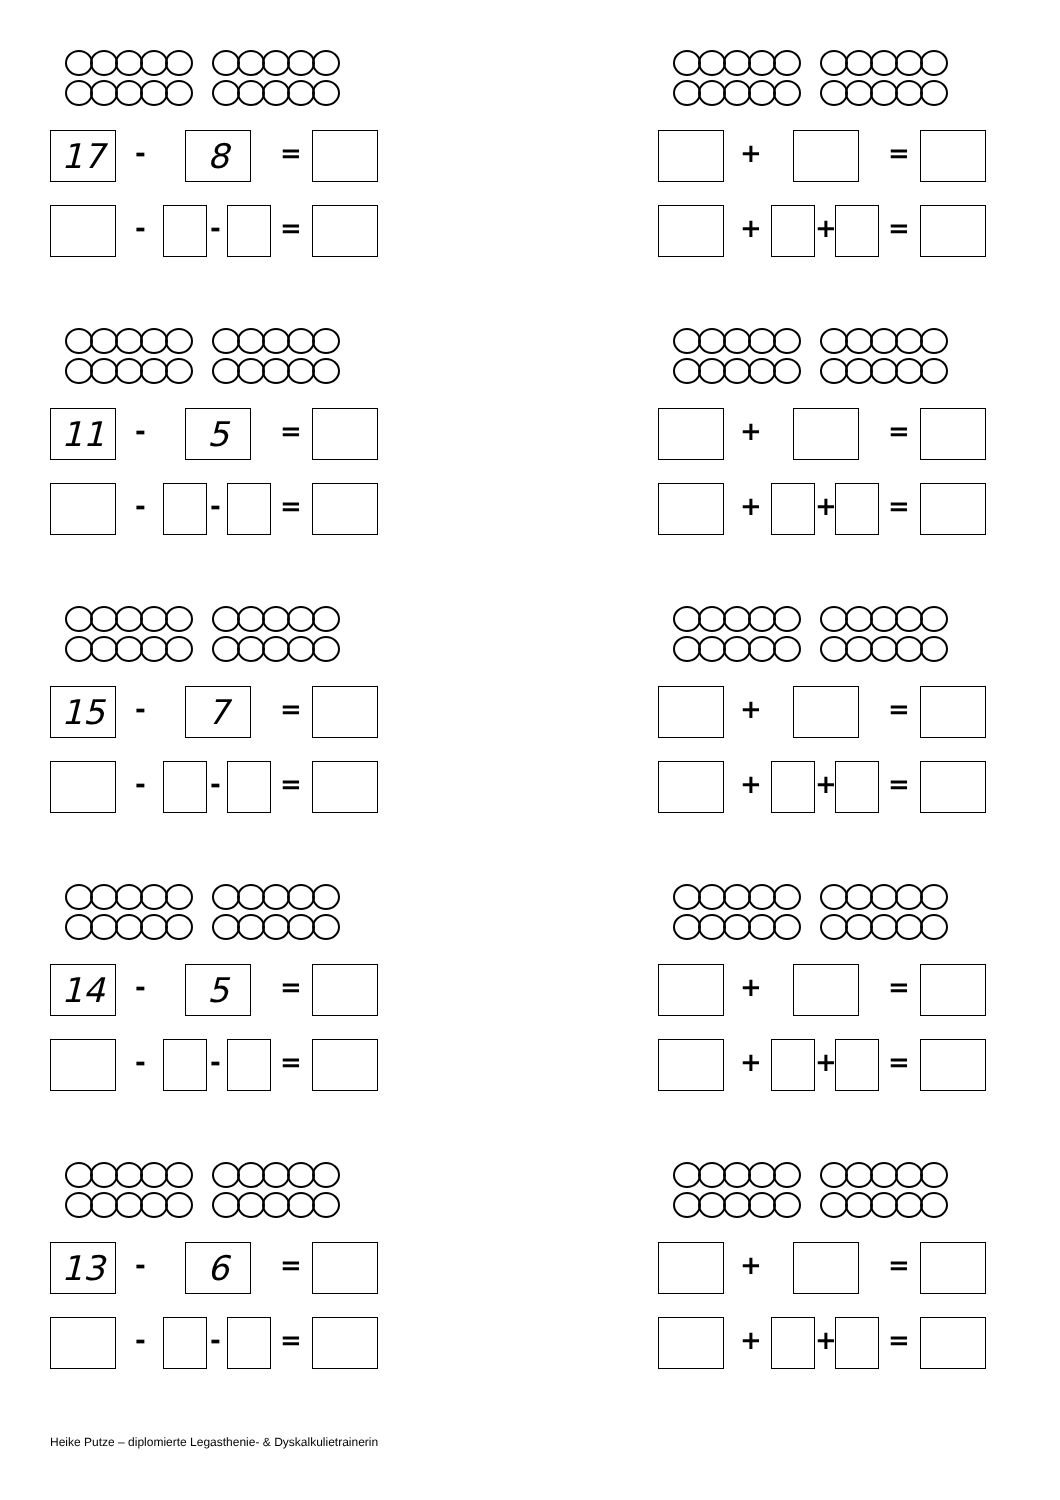17 - 8 =
- - =
11 - 5 =
- - =
15 - 7 =
- - =
14 - 5 =
- - =
13 - 6 =
- - =
+ =
+ + =
+ =
+ + =
+ =
+ + =
+ =
+ + =
+ =
+ + =
Heike Putze – diplomierte Legasthenie- & Dyskalkulietrainerin